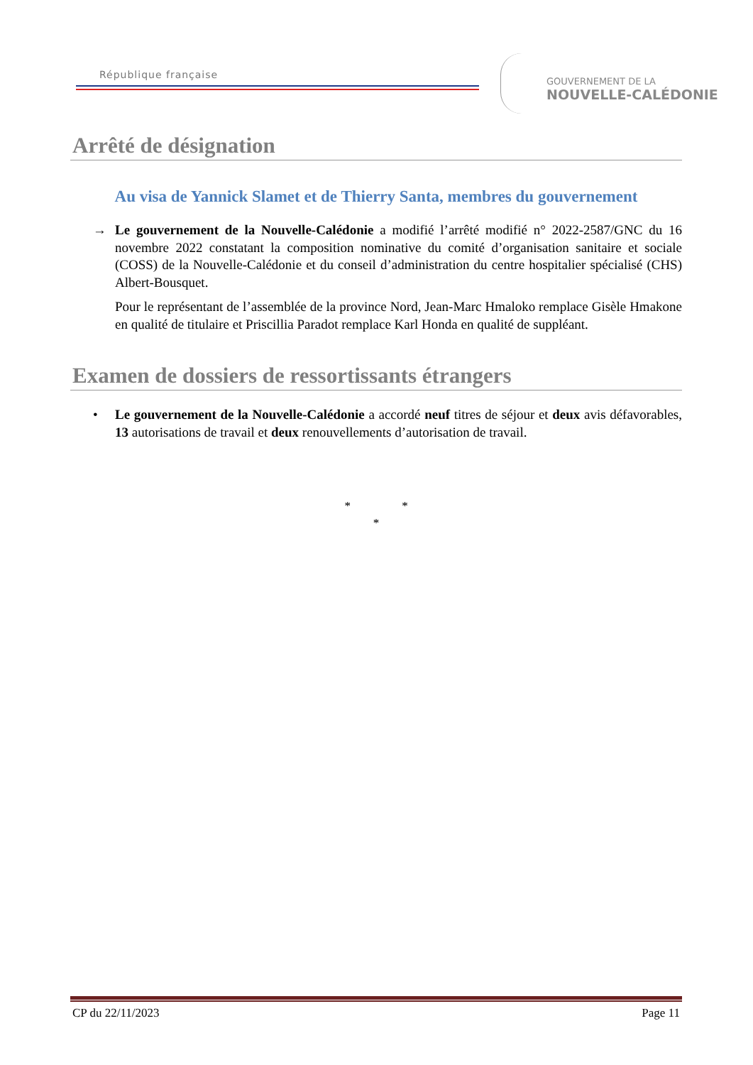République française
GOUVERNEMENT DE LA
NOUVELLE-CALÉDONIE
Arrêté de désignation
Au visa de Yannick Slamet et de Thierry Santa, membres du gouvernement
→ Le gouvernement de la Nouvelle-Calédonie a modifié l’arrêté modifié n° 2022-2587/GNC du 16 novembre 2022 constatant la composition nominative du comité d’organisation sanitaire et sociale (COSS) de la Nouvelle-Calédonie et du conseil d’administration du centre hospitalier spécialisé (CHS) Albert-Bousquet.
Pour le représentant de l’assemblée de la province Nord, Jean-Marc Hmaloko remplace Gisèle Hmakone en qualité de titulaire et Priscillia Paradot remplace Karl Honda en qualité de suppléant.
Examen de dossiers de ressortissants étrangers
• Le gouvernement de la Nouvelle-Calédonie a accordé neuf titres de séjour et deux avis défavorables, 13 autorisations de travail et deux renouvellements d’autorisation de travail.
* *
*
CP du 22/11/2023 Page 11